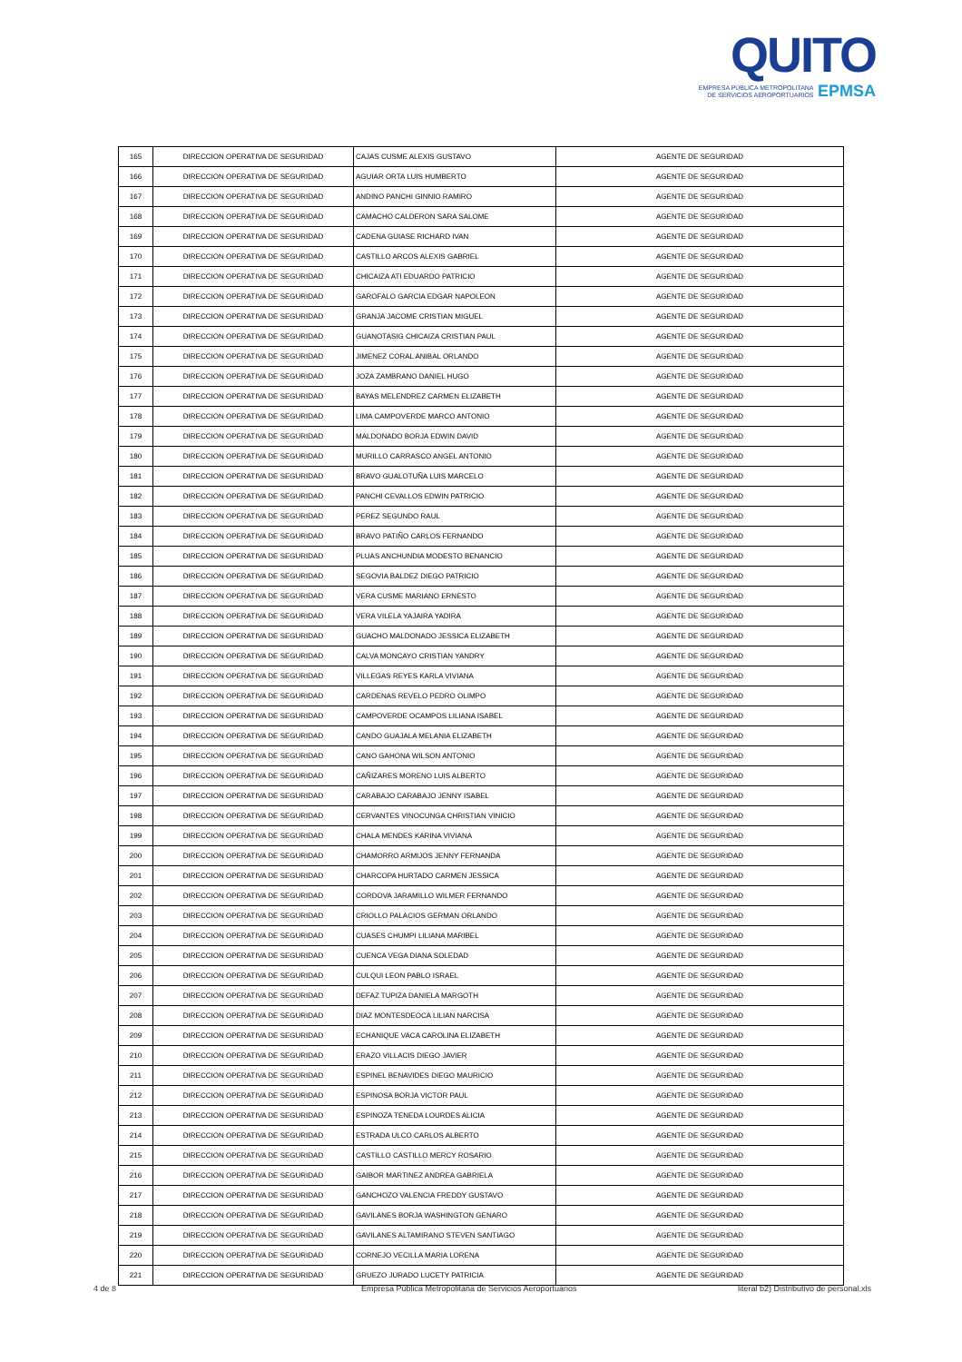QUITO
EMPRESA PÚBLICA METROPOLITANA
DE SERVICIOS AEROPORTUARIOS EPMSA
| 165 | DIRECCION OPERATIVA DE SEGURIDAD | CAJAS CUSME ALEXIS GUSTAVO | AGENTE DE SEGURIDAD |
| 166 | DIRECCION OPERATIVA DE SEGURIDAD | AGUIAR ORTA LUIS HUMBERTO | AGENTE DE SEGURIDAD |
| 167 | DIRECCION OPERATIVA DE SEGURIDAD | ANDINO PANCHI GINNIO RAMIRO | AGENTE DE SEGURIDAD |
| 168 | DIRECCION OPERATIVA DE SEGURIDAD | CAMACHO CALDERON SARA SALOME | AGENTE DE SEGURIDAD |
| 169 | DIRECCION OPERATIVA DE SEGURIDAD | CADENA GUIASE RICHARD IVAN | AGENTE DE SEGURIDAD |
| 170 | DIRECCION OPERATIVA DE SEGURIDAD | CASTILLO ARCOS ALEXIS GABRIEL | AGENTE DE SEGURIDAD |
| 171 | DIRECCION OPERATIVA DE SEGURIDAD | CHICAIZA ATI EDUARDO PATRICIO | AGENTE DE SEGURIDAD |
| 172 | DIRECCION OPERATIVA DE SEGURIDAD | GAROFALO GARCIA EDGAR NAPOLEON | AGENTE DE SEGURIDAD |
| 173 | DIRECCION OPERATIVA DE SEGURIDAD | GRANJA JACOME CRISTIAN MIGUEL | AGENTE DE SEGURIDAD |
| 174 | DIRECCION OPERATIVA DE SEGURIDAD | GUANOTASIG CHICAIZA CRISTIAN PAUL | AGENTE DE SEGURIDAD |
| 175 | DIRECCION OPERATIVA DE SEGURIDAD | JIMENEZ CORAL ANIBAL ORLANDO | AGENTE DE SEGURIDAD |
| 176 | DIRECCION OPERATIVA DE SEGURIDAD | JOZA ZAMBRANO DANIEL HUGO | AGENTE DE SEGURIDAD |
| 177 | DIRECCION OPERATIVA DE SEGURIDAD | BAYAS MELENDREZ CARMEN ELIZABETH | AGENTE DE SEGURIDAD |
| 178 | DIRECCION OPERATIVA DE SEGURIDAD | LIMA CAMPOVERDE MARCO ANTONIO | AGENTE DE SEGURIDAD |
| 179 | DIRECCION OPERATIVA DE SEGURIDAD | MALDONADO BORJA EDWIN DAVID | AGENTE DE SEGURIDAD |
| 180 | DIRECCION OPERATIVA DE SEGURIDAD | MURILLO CARRASCO ANGEL ANTONIO | AGENTE DE SEGURIDAD |
| 181 | DIRECCION OPERATIVA DE SEGURIDAD | BRAVO GUALOTUÑA LUIS MARCELO | AGENTE DE SEGURIDAD |
| 182 | DIRECCION OPERATIVA DE SEGURIDAD | PANCHI CEVALLOS EDWIN PATRICIO | AGENTE DE SEGURIDAD |
| 183 | DIRECCION OPERATIVA DE SEGURIDAD | PEREZ SEGUNDO RAUL | AGENTE DE SEGURIDAD |
| 184 | DIRECCION OPERATIVA DE SEGURIDAD | BRAVO PATIÑO CARLOS FERNANDO | AGENTE DE SEGURIDAD |
| 185 | DIRECCION OPERATIVA DE SEGURIDAD | PLUAS ANCHUNDIA MODESTO BENANCIO | AGENTE DE SEGURIDAD |
| 186 | DIRECCION OPERATIVA DE SEGURIDAD | SEGOVIA BALDEZ DIEGO PATRICIO | AGENTE DE SEGURIDAD |
| 187 | DIRECCION OPERATIVA DE SEGURIDAD | VERA CUSME MARIANO ERNESTO | AGENTE DE SEGURIDAD |
| 188 | DIRECCION OPERATIVA DE SEGURIDAD | VERA VILELA YAJAIRA YADIRA | AGENTE DE SEGURIDAD |
| 189 | DIRECCION OPERATIVA DE SEGURIDAD | GUACHO MALDONADO JESSICA ELIZABETH | AGENTE DE SEGURIDAD |
| 190 | DIRECCION OPERATIVA DE SEGURIDAD | CALVA MONCAYO CRISTIAN YANDRY | AGENTE DE SEGURIDAD |
| 191 | DIRECCION OPERATIVA DE SEGURIDAD | VILLEGAS REYES KARLA VIVIANA | AGENTE DE SEGURIDAD |
| 192 | DIRECCION OPERATIVA DE SEGURIDAD | CARDENAS REVELO PEDRO OLIMPO | AGENTE DE SEGURIDAD |
| 193 | DIRECCION OPERATIVA DE SEGURIDAD | CAMPOVERDE OCAMPOS LILIANA ISABEL | AGENTE DE SEGURIDAD |
| 194 | DIRECCION OPERATIVA DE SEGURIDAD | CANDO GUAJALA MELANIA ELIZABETH | AGENTE DE SEGURIDAD |
| 195 | DIRECCION OPERATIVA DE SEGURIDAD | CANO GAHONA WILSON ANTONIO | AGENTE DE SEGURIDAD |
| 196 | DIRECCION OPERATIVA DE SEGURIDAD | CAÑIZARES MORENO LUIS ALBERTO | AGENTE DE SEGURIDAD |
| 197 | DIRECCION OPERATIVA DE SEGURIDAD | CARABAJO CARABAJO JENNY ISABEL | AGENTE DE SEGURIDAD |
| 198 | DIRECCION OPERATIVA DE SEGURIDAD | CERVANTES VINOCUNGA CHRISTIAN VINICIO | AGENTE DE SEGURIDAD |
| 199 | DIRECCION OPERATIVA DE SEGURIDAD | CHALA MENDES KARINA VIVIANA | AGENTE DE SEGURIDAD |
| 200 | DIRECCION OPERATIVA DE SEGURIDAD | CHAMORRO ARMIJOS JENNY FERNANDA | AGENTE DE SEGURIDAD |
| 201 | DIRECCION OPERATIVA DE SEGURIDAD | CHARCOPA HURTADO CARMEN JESSICA | AGENTE DE SEGURIDAD |
| 202 | DIRECCION OPERATIVA DE SEGURIDAD | CORDOVA JARAMILLO WILMER FERNANDO | AGENTE DE SEGURIDAD |
| 203 | DIRECCION OPERATIVA DE SEGURIDAD | CRIOLLO PALACIOS GERMAN ORLANDO | AGENTE DE SEGURIDAD |
| 204 | DIRECCION OPERATIVA DE SEGURIDAD | CUASES CHUMPI LILIANA MARIBEL | AGENTE DE SEGURIDAD |
| 205 | DIRECCION OPERATIVA DE SEGURIDAD | CUENCA VEGA DIANA SOLEDAD | AGENTE DE SEGURIDAD |
| 206 | DIRECCION OPERATIVA DE SEGURIDAD | CULQUI LEON PABLO ISRAEL | AGENTE DE SEGURIDAD |
| 207 | DIRECCION OPERATIVA DE SEGURIDAD | DEFAZ TUPIZA DANIELA MARGOTH | AGENTE DE SEGURIDAD |
| 208 | DIRECCION OPERATIVA DE SEGURIDAD | DIAZ MONTESDEOCA LILIAN NARCISA | AGENTE DE SEGURIDAD |
| 209 | DIRECCION OPERATIVA DE SEGURIDAD | ECHANIQUE VACA CAROLINA ELIZABETH | AGENTE DE SEGURIDAD |
| 210 | DIRECCION OPERATIVA DE SEGURIDAD | ERAZO VILLACIS DIEGO JAVIER | AGENTE DE SEGURIDAD |
| 211 | DIRECCION OPERATIVA DE SEGURIDAD | ESPINEL BENAVIDES DIEGO MAURICIO | AGENTE DE SEGURIDAD |
| 212 | DIRECCION OPERATIVA DE SEGURIDAD | ESPINOSA BORJA VICTOR PAUL | AGENTE DE SEGURIDAD |
| 213 | DIRECCION OPERATIVA DE SEGURIDAD | ESPINOZA TENEDA LOURDES ALICIA | AGENTE DE SEGURIDAD |
| 214 | DIRECCION OPERATIVA DE SEGURIDAD | ESTRADA ULCO CARLOS ALBERTO | AGENTE DE SEGURIDAD |
| 215 | DIRECCION OPERATIVA DE SEGURIDAD | CASTILLO CASTILLO MERCY ROSARIO | AGENTE DE SEGURIDAD |
| 216 | DIRECCION OPERATIVA DE SEGURIDAD | GAIBOR MARTINEZ ANDREA GABRIELA | AGENTE DE SEGURIDAD |
| 217 | DIRECCION OPERATIVA DE SEGURIDAD | GANCHOZO VALENCIA FREDDY GUSTAVO | AGENTE DE SEGURIDAD |
| 218 | DIRECCION OPERATIVA DE SEGURIDAD | GAVILANES BORJA WASHINGTON GENARO | AGENTE DE SEGURIDAD |
| 219 | DIRECCION OPERATIVA DE SEGURIDAD | GAVILANES ALTAMIRANO STEVEN SANTIAGO | AGENTE DE SEGURIDAD |
| 220 | DIRECCION OPERATIVA DE SEGURIDAD | CORNEJO VECILLA MARIA LORENA | AGENTE DE SEGURIDAD |
| 221 | DIRECCION OPERATIVA DE SEGURIDAD | GRUEZO JURADO LUCETY PATRICIA | AGENTE DE SEGURIDAD |
4 de 8 Empresa Pública Metropolitana de Servicios Aeroportuarios literal b2) Distributivo de personal.xls